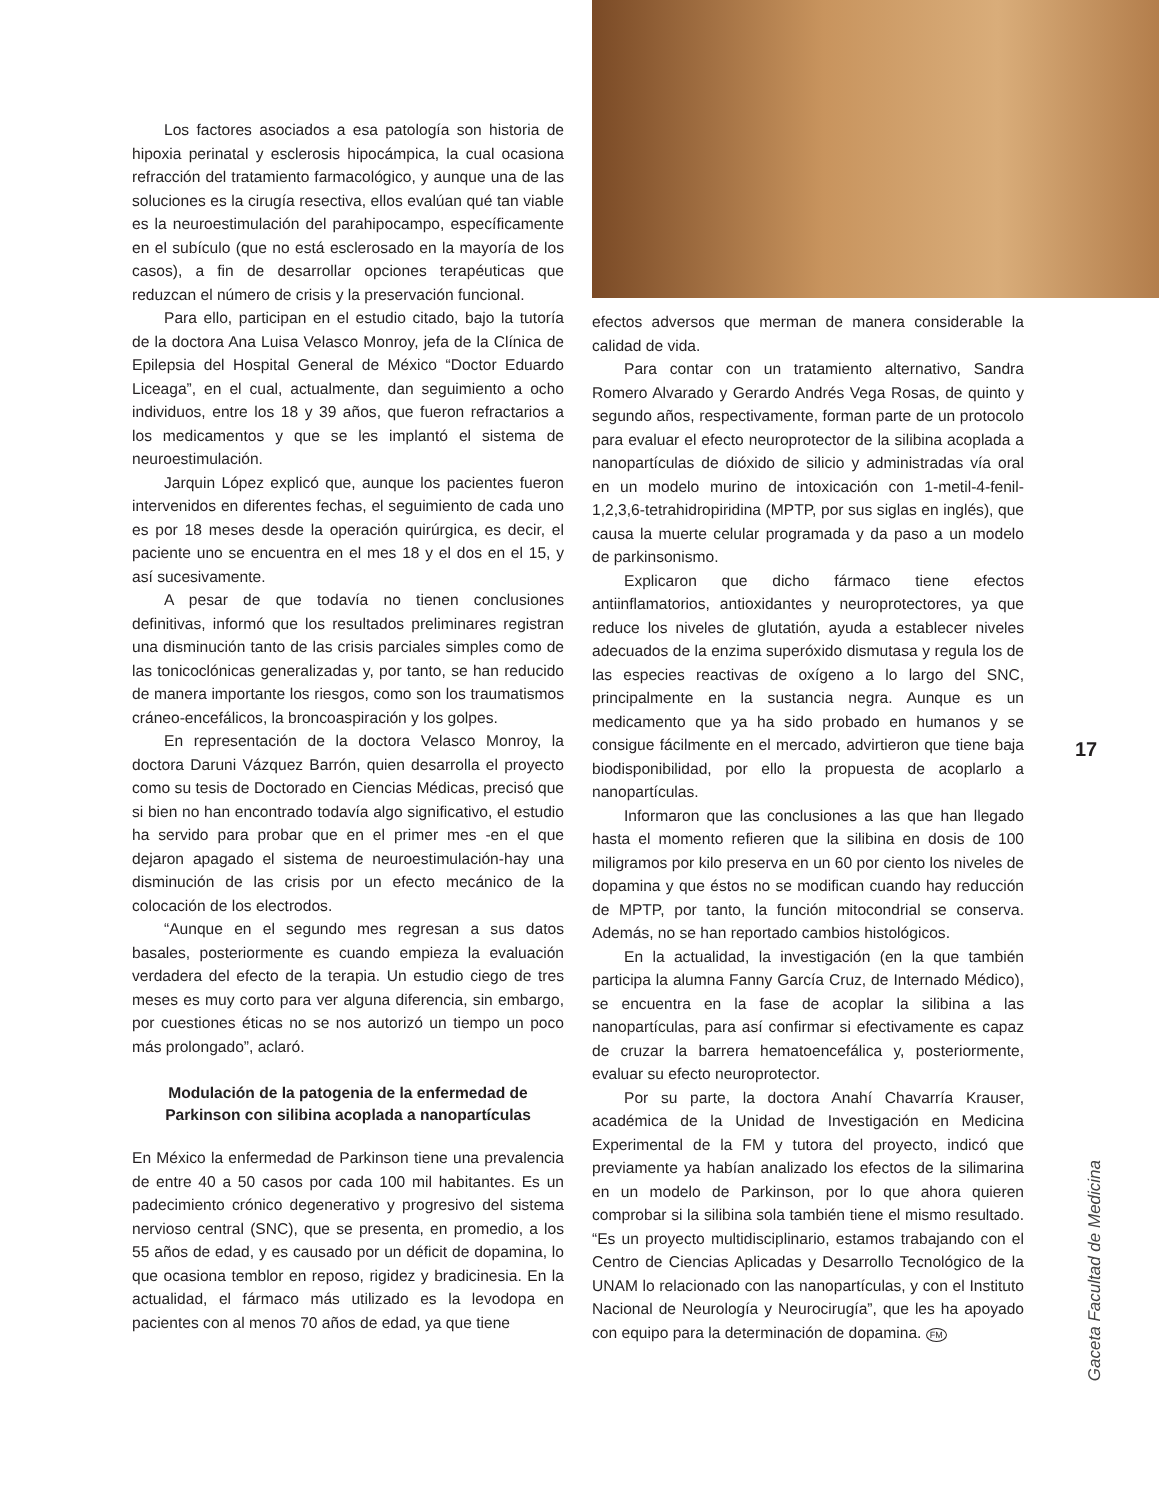Los factores asociados a esa patología son historia de hipoxia perinatal y esclerosis hipocámpica, la cual ocasiona refracción del tratamiento farmacológico, y aunque una de las soluciones es la cirugía resectiva, ellos evalúan qué tan viable es la neuroestimulación del parahipocampo, específicamente en el subículo (que no está esclerosado en la mayoría de los casos), a fin de desarrollar opciones terapéuticas que reduzcan el número de crisis y la preservación funcional.
Para ello, participan en el estudio citado, bajo la tutoría de la doctora Ana Luisa Velasco Monroy, jefa de la Clínica de Epilepsia del Hospital General de México “Doctor Eduardo Liceaga”, en el cual, actualmente, dan seguimiento a ocho individuos, entre los 18 y 39 años, que fueron refractarios a los medicamentos y que se les implantó el sistema de neuroestimulación.
Jarquin López explicó que, aunque los pacientes fueron intervenidos en diferentes fechas, el seguimiento de cada uno es por 18 meses desde la operación quirúrgica, es decir, el paciente uno se encuentra en el mes 18 y el dos en el 15, y así sucesivamente.
A pesar de que todavía no tienen conclusiones definitivas, informó que los resultados preliminares registran una disminución tanto de las crisis parciales simples como de las tonicoclónicas generalizadas y, por tanto, se han reducido de manera importante los riesgos, como son los traumatismos cráneo-encefálicos, la broncoaspiración y los golpes.
En representación de la doctora Velasco Monroy, la doctora Daruni Vázquez Barrón, quien desarrolla el proyecto como su tesis de Doctorado en Ciencias Médicas, precisó que si bien no han encontrado todavía algo significativo, el estudio ha servido para probar que en el primer mes -en el que dejaron apagado el sistema de neuroestimulación-hay una disminución de las crisis por un efecto mecánico de la colocación de los electrodos.
“Aunque en el segundo mes regresan a sus datos basales, posteriormente es cuando empieza la evaluación verdadera del efecto de la terapia. Un estudio ciego de tres meses es muy corto para ver alguna diferencia, sin embargo, por cuestiones éticas no se nos autorizó un tiempo un poco más prolongado”, aclaró.
Modulación de la patogenia de la enfermedad de Parkinson con silibina acoplada a nanopartículas
En México la enfermedad de Parkinson tiene una prevalencia de entre 40 a 50 casos por cada 100 mil habitantes. Es un padecimiento crónico degenerativo y progresivo del sistema nervioso central (SNC), que se presenta, en promedio, a los 55 años de edad, y es causado por un déficit de dopamina, lo que ocasiona temblor en reposo, rigidez y bradicinesia. En la actualidad, el fármaco más utilizado es la levodopa en pacientes con al menos 70 años de edad, ya que tiene
efectos adversos que merman de manera considerable la calidad de vida.
Para contar con un tratamiento alternativo, Sandra Romero Alvarado y Gerardo Andrés Vega Rosas, de quinto y segundo años, respectivamente, forman parte de un protocolo para evaluar el efecto neuroprotector de la silibina acoplada a nanopartículas de dióxido de silicio y administradas vía oral en un modelo murino de intoxicación con 1-metil-4-fenil-1,2,3,6-tetrahidropiridina (MPTP, por sus siglas en inglés), que causa la muerte celular programada y da paso a un modelo de parkinsonismo.
Explicaron que dicho fármaco tiene efectos antiinflamatorios, antioxidantes y neuroprotectores, ya que reduce los niveles de glutatión, ayuda a establecer niveles adecuados de la enzima superóxido dismutasa y regula los de las especies reactivas de oxígeno a lo largo del SNC, principalmente en la sustancia negra. Aunque es un medicamento que ya ha sido probado en humanos y se consigue fácilmente en el mercado, advirtieron que tiene baja biodisponibilidad, por ello la propuesta de acoplarlo a nanopartículas.
Informaron que las conclusiones a las que han llegado hasta el momento refieren que la silibina en dosis de 100 miligramos por kilo preserva en un 60 por ciento los niveles de dopamina y que éstos no se modifican cuando hay reducción de MPTP, por tanto, la función mitocondrial se conserva. Además, no se han reportado cambios histológicos.
En la actualidad, la investigación (en la que también participa la alumna Fanny García Cruz, de Internado Médico), se encuentra en la fase de acoplar la silibina a las nanopartículas, para así confirmar si efectivamente es capaz de cruzar la barrera hematoencefálica y, posteriormente, evaluar su efecto neuroprotector.
Por su parte, la doctora Anahí Chavarría Krauser, académica de la Unidad de Investigación en Medicina Experimental de la FM y tutora del proyecto, indicó que previamente ya habían analizado los efectos de la silimarina en un modelo de Parkinson, por lo que ahora quieren comprobar si la silibina sola también tiene el mismo resultado. “Es un proyecto multidisciplinario, estamos trabajando con el Centro de Ciencias Aplicadas y Desarrollo Tecnológico de la UNAM lo relacionado con las nanopartículas, y con el Instituto Nacional de Neurología y Neurocirugía”, que les ha apoyado con equipo para la determinación de dopamina. FM
17
Gaceta Facultad de Medicina